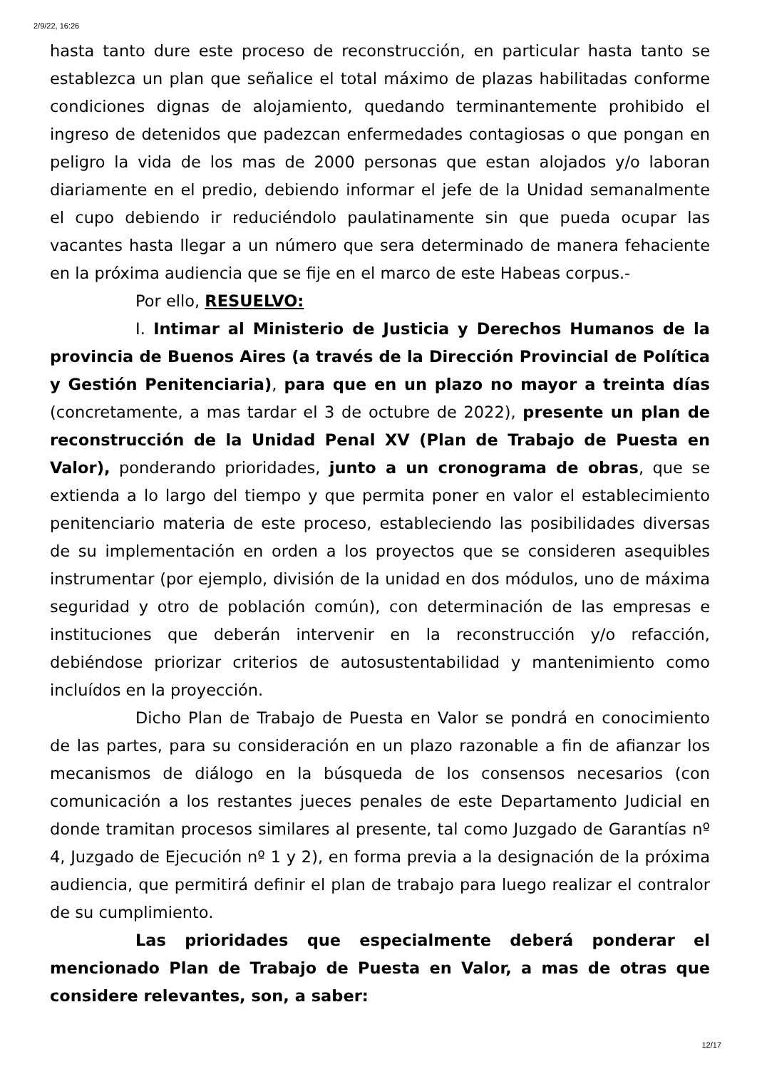2/9/22, 16:26
hasta tanto dure este proceso de reconstrucción, en particular hasta tanto se establezca un plan que señalice el total máximo de plazas habilitadas conforme condiciones dignas de alojamiento, quedando terminantemente prohibido el ingreso de detenidos que padezcan enfermedades contagiosas o que pongan en peligro la vida de los mas de 2000 personas que estan alojados y/o laboran diariamente en el predio, debiendo informar el jefe de la Unidad semanalmente el cupo debiendo ir reduciéndolo paulatinamente sin que pueda ocupar las vacantes hasta llegar a un número que sera determinado de manera fehaciente en la próxima audiencia que se fije en el marco de este Habeas corpus.-
Por ello, RESUELVO:
I. Intimar al Ministerio de Justicia y Derechos Humanos de la provincia de Buenos Aires (a través de la Dirección Provincial de Política y Gestión Penitenciaria), para que en un plazo no mayor a treinta días (concretamente, a mas tardar el 3 de octubre de 2022), presente un plan de reconstrucción de la Unidad Penal XV (Plan de Trabajo de Puesta en Valor), ponderando prioridades, junto a un cronograma de obras, que se extienda a lo largo del tiempo y que permita poner en valor el establecimiento penitenciario materia de este proceso, estableciendo las posibilidades diversas de su implementación en orden a los proyectos que se consideren asequibles instrumentar (por ejemplo, división de la unidad en dos módulos, uno de máxima seguridad y otro de población común), con determinación de las empresas e instituciones que deberán intervenir en la reconstrucción y/o refacción, debiéndose priorizar criterios de autosustentabilidad y mantenimiento como incluídos en la proyección.
Dicho Plan de Trabajo de Puesta en Valor se pondrá en conocimiento de las partes, para su consideración en un plazo razonable a fin de afianzar los mecanismos de diálogo en la búsqueda de los consensos necesarios (con comunicación a los restantes jueces penales de este Departamento Judicial en donde tramitan procesos similares al presente, tal como Juzgado de Garantías nº 4, Juzgado de Ejecución nº 1 y 2), en forma previa a la designación de la próxima audiencia, que permitirá definir el plan de trabajo para luego realizar el contralor de su cumplimiento.
Las prioridades que especialmente deberá ponderar el mencionado Plan de Trabajo de Puesta en Valor, a mas de otras que considere relevantes, son, a saber:
12/17